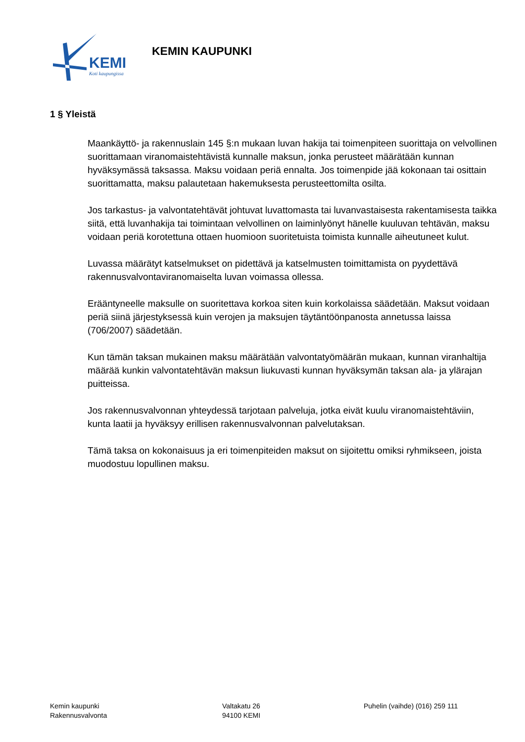KEMI
Koti kaupungissa
KEMIN KAUPUNKI
1 § Yleistä
Maankäyttö- ja rakennuslain 145 §:n mukaan luvan hakija tai toimenpiteen suorittaja on velvollinen suorittamaan viranomaistehtävistä kunnalle maksun, jonka perusteet määrätään kunnan hyväksymässä taksassa. Maksu voidaan periä ennalta. Jos toimenpide jää kokonaan tai osittain suorittamatta, maksu palautetaan hakemuksesta perusteettomilta osilta.
Jos tarkastus- ja valvontatehtävät johtuvat luvattomasta tai luvanvastaisesta rakentamisesta taikka siitä, että luvanhakija tai toimintaan velvollinen on laiminlyönyt hänelle kuuluvan tehtävän, maksu voidaan periä korotettuna ottaen huomioon suoritetuista toimista kunnalle aiheutuneet kulut.
Luvassa määrätyt katselmukset on pidettävä ja katselmusten toimittamista on pyydettävä rakennusvalvontaviranomaiselta luvan voimassa ollessa.
Erääntyneelle maksulle on suoritettava korkoa siten kuin korkolaissa säädetään. Maksut voidaan periä siinä järjestyksessä kuin verojen ja maksujen täytäntöönpanosta annetussa laissa (706/2007) säädetään.
Kun tämän taksan mukainen maksu määrätään valvontatyömäärän mukaan, kunnan viranhaltija määrää kunkin valvontatehtävän maksun liukuvasti kunnan hyväksymän taksan ala- ja ylärajan puitteissa.
Jos rakennusvalvonnan yhteydessä tarjotaan palveluja, jotka eivät kuulu viranomaistehtäviin, kunta laatii ja hyväksyy erillisen rakennusvalvonnan palvelutaksan.
Tämä taksa on kokonaisuus ja eri toimenpiteiden maksut on sijoitettu omiksi ryhmikseen, joista muodostuu lopullinen maksu.
Kemin kaupunki
Rakennusvalvonta
Valtakatu 26
94100 KEMI
Puhelin (vaihde) (016) 259 111